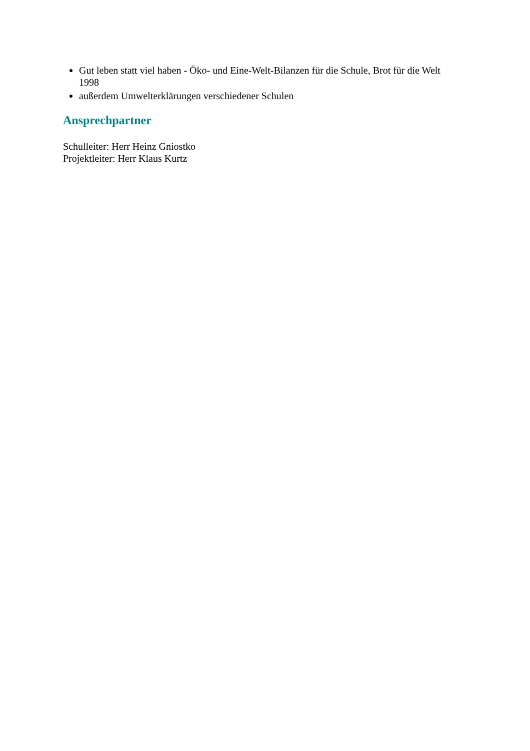Gut leben statt viel haben - Öko- und Eine-Welt-Bilanzen für die Schule, Brot für die Welt 1998
außerdem Umwelterklärungen verschiedener Schulen
Ansprechpartner
Schulleiter: Herr Heinz Gniostko
Projektleiter: Herr Klaus Kurtz